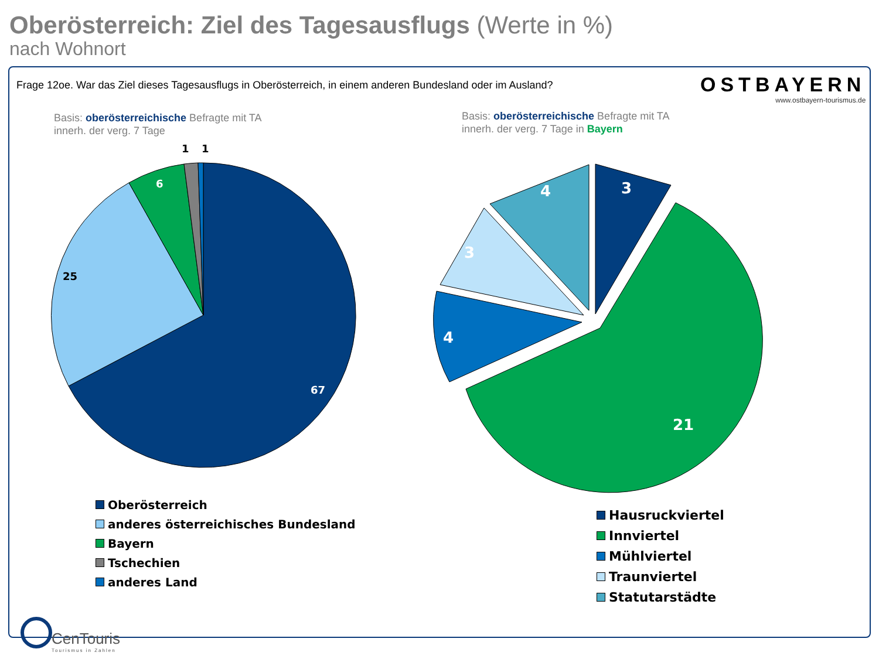Oberösterreich: Ziel des Tagesausflugs (Werte in %)
nach Wohnort
Frage 12oe. War das Ziel dieses Tagesausflugs in Oberösterreich, in einem anderen Bundesland oder im Ausland?
OSTBAYERN
www.ostbayern-tourismus.de
Basis: oberösterreichische Befragte mit TA
innerh. der verg. 7 Tage
Basis: oberösterreichische Befragte mit TA
innerh. der verg. 7 Tage in Bayern
67
25
6
1
1
3
21
4
3
4
Oberösterreich
anderes österreichisches Bundesland
Bayern
Tschechien
anderes Land
Hausruckviertel
Innviertel
Mühlviertel
Traunviertel
Statutarstädte
CenTouris
Tourismus in Zahlen